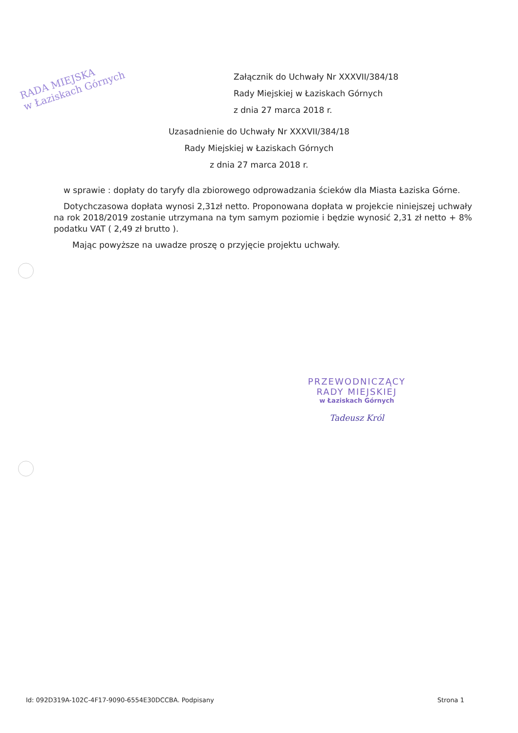RADA MIEJSKA
w Łaziskach Górnych
Załącznik do Uchwały Nr XXXVII/384/18
Rady Miejskiej w Łaziskach Górnych
z dnia 27 marca 2018 r.
Uzasadnienie do Uchwały Nr XXXVII/384/18
Rady Miejskiej w Łaziskach Górnych
z dnia 27 marca 2018 r.
w sprawie : dopłaty do taryfy dla zbiorowego odprowadzania ścieków dla Miasta Łaziska Górne.
Dotychczasowa dopłata wynosi 2,31zł netto. Proponowana dopłata w projekcie niniejszej uchwały na rok 2018/2019 zostanie utrzymana na tym samym poziomie i będzie wynosić 2,31 zł netto + 8% podatku VAT ( 2,49 zł brutto ).
Mając powyższe na uwadze proszę o przyjęcie projektu uchwały.
PRZEWODNICZĄCY
RADY MIEJSKIEJ
w Łaziskach Górnych
Tadeusz Król
Id: 092D319A-102C-4F17-9090-6554E30DCCBA. Podpisany Strona 1